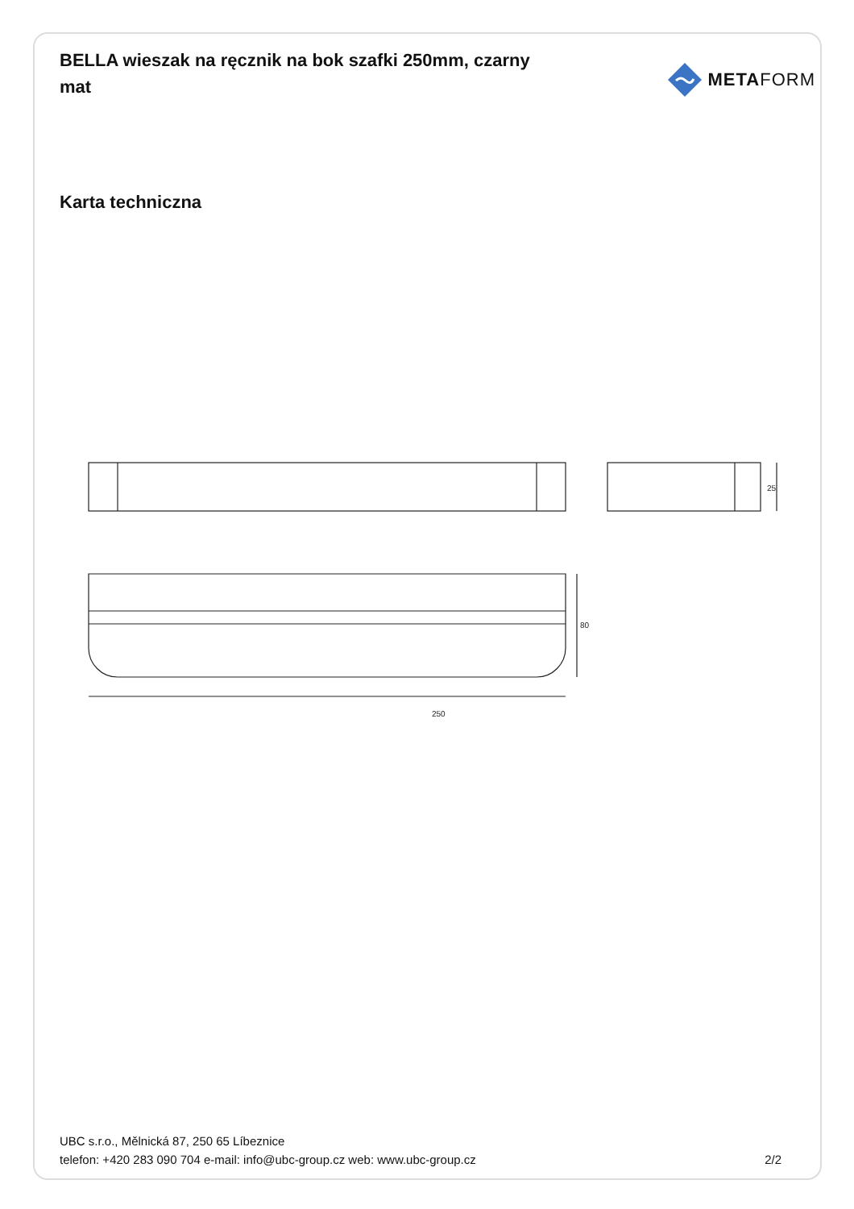BELLA wieszak na ręcznik na bok szafki 250mm, czarny mat
META FORM
Karta techniczna
250
25
80
UBC s.r.o., Mělnická 87, 250 65 Líbeznice
telefon: +420 283 090 704 e-mail: info@ubc-group.cz web: www.ubc-group.cz
2/2